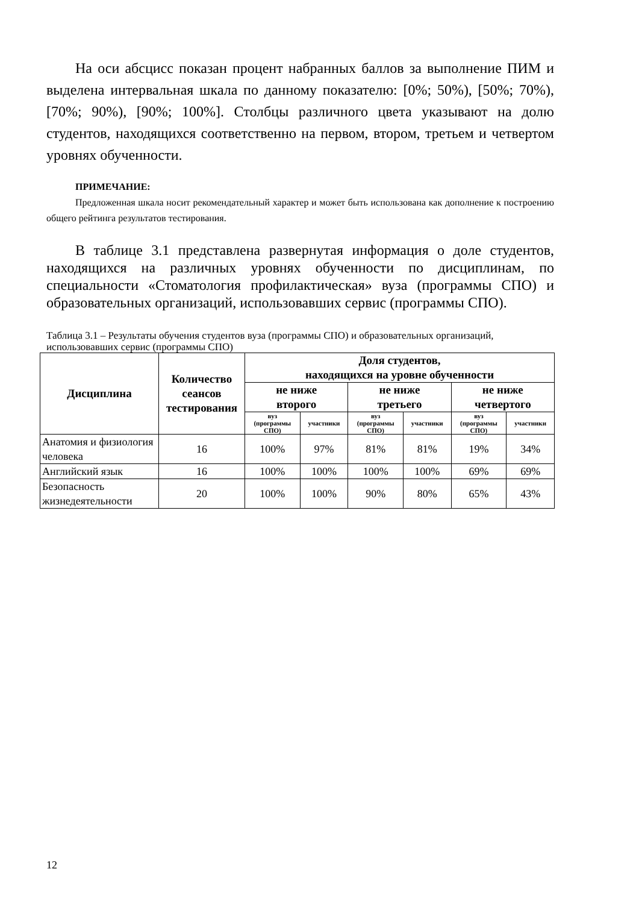На оси абсцисс показан процент набранных баллов за выполнение ПИМ и выделена интервальная шкала по данному показателю: [0%; 50%), [50%; 70%), [70%; 90%), [90%; 100%]. Столбцы различного цвета указывают на долю студентов, находящихся соответственно на первом, втором, третьем и четвертом уровнях обученности.
ПРИМЕЧАНИЕ:
Предложенная шкала носит рекомендательный характер и может быть использована как дополнение к построению общего рейтинга результатов тестирования.
В таблице 3.1 представлена развернутая информация о доле студентов, находящихся на различных уровнях обученности по дисциплинам, по специальности «Стоматология профилактическая» вуза (программы СПО) и образовательных организаций, использовавших сервис (программы СПО).
Таблица 3.1 – Результаты обучения студентов вуза (программы СПО) и образовательных организаций, использовавших сервис (программы СПО)
| Дисциплина | Количество сеансов тестирования | Доля студентов, находящихся на уровне обученности | | | | | |
| --- | --- | --- | --- | --- | --- | --- | --- |
| | | не ниже второго | | не ниже третьего | | не ниже четвертого | |
| | | вуз (программы СПО) | участники | вуз (программы СПО) | участники | вуз (программы СПО) | участники |
| Анатомия и физиология человека | 16 | 100% | 97% | 81% | 81% | 19% | 34% |
| Английский язык | 16 | 100% | 100% | 100% | 100% | 69% | 69% |
| Безопасность жизнедеятельности | 20 | 100% | 100% | 90% | 80% | 65% | 43% |
12